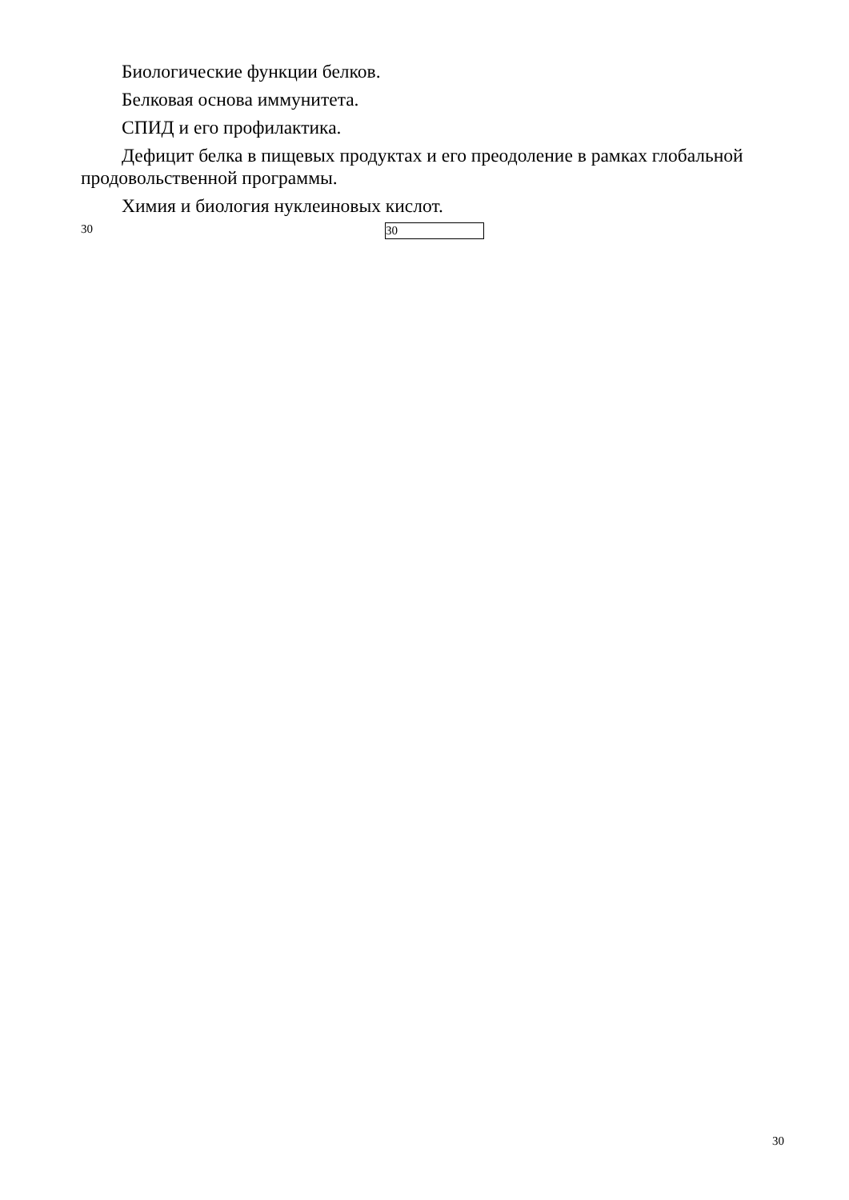Биологические функции белков.
Белковая основа иммунитета.
СПИД и его профилактика.
Дефицит белка в пищевых продуктах и его преодоление в рамках глобальной продовольственной программы.
Химия и биология нуклеиновых кислот.
30 30
30